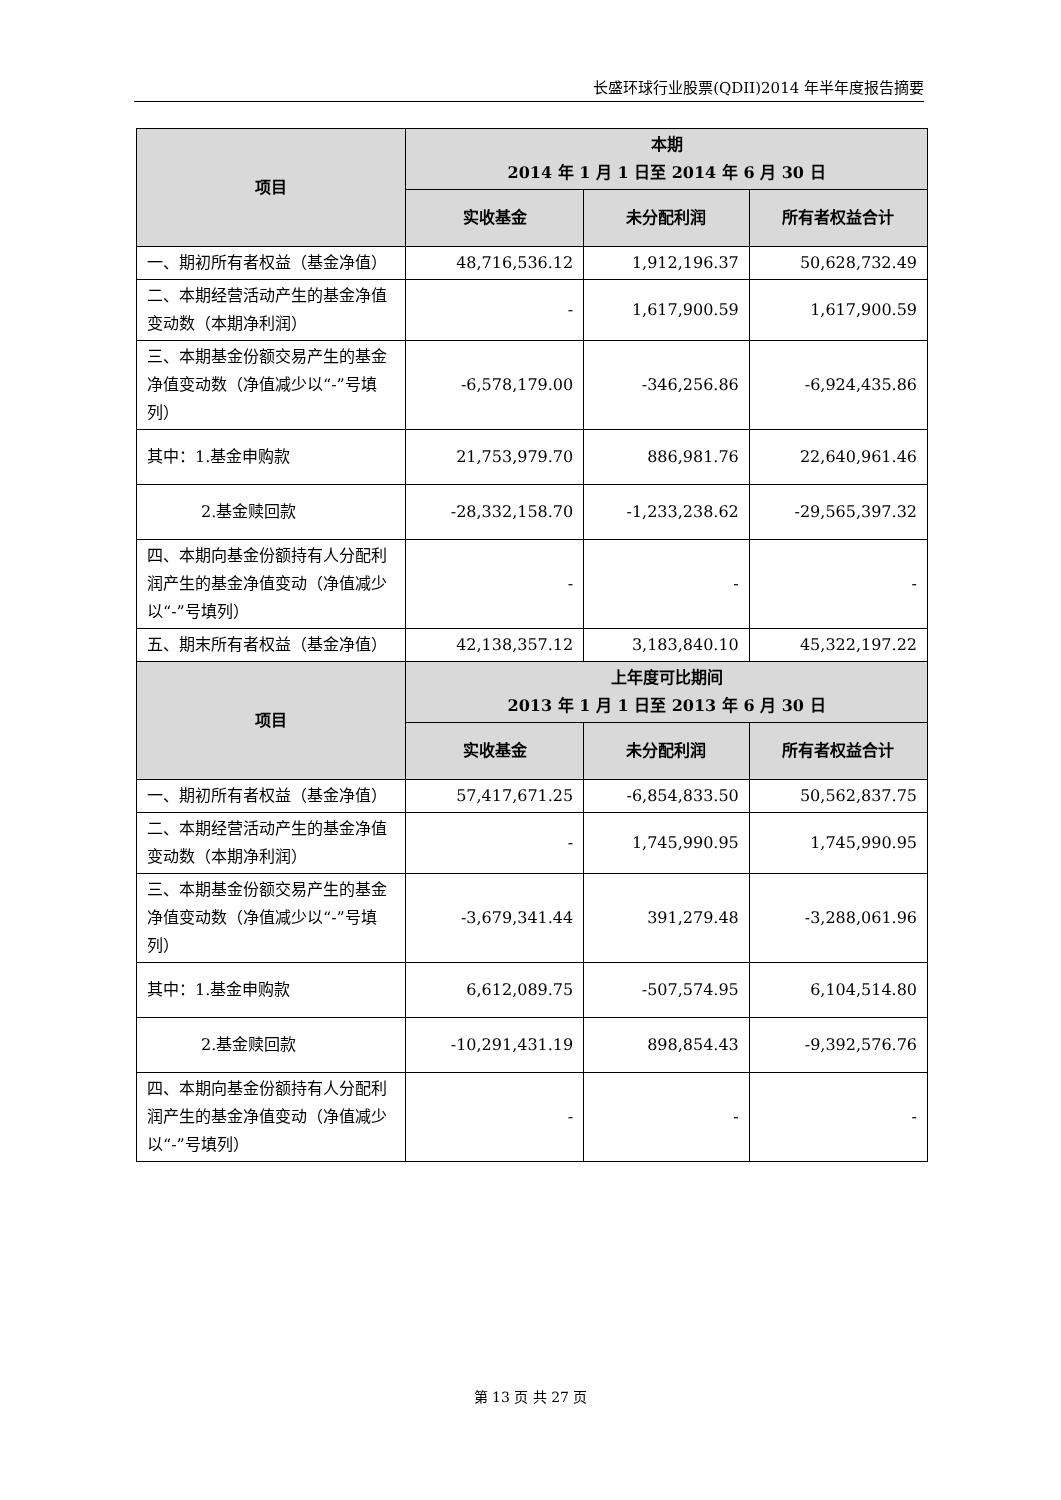长盛环球行业股票(QDII)2014 年半年度报告摘要
| 项目 | 本期 2014 年 1 月 1 日至 2014 年 6 月 30 日 | | |
| --- | --- | --- | --- |
| | 实收基金 | 未分配利润 | 所有者权益合计 |
| 一、期初所有者权益（基金净值） | 48,716,536.12 | 1,912,196.37 | 50,628,732.49 |
| 二、本期经营活动产生的基金净值变动数（本期净利润） | - | 1,617,900.59 | 1,617,900.59 |
| 三、本期基金份额交易产生的基金净值变动数（净值减少以“-”号填列） | -6,578,179.00 | -346,256.86 | -6,924,435.86 |
| 其中：1.基金申购款 | 21,753,979.70 | 886,981.76 | 22,640,961.46 |
| 2.基金赎回款 | -28,332,158.70 | -1,233,238.62 | -29,565,397.32 |
| 四、本期向基金份额持有人分配利润产生的基金净值变动（净值减少以“-”号填列） | - | - | - |
| 五、期末所有者权益（基金净值） | 42,138,357.12 | 3,183,840.10 | 45,322,197.22 |
| 项目 | 上年度可比期间 2013 年 1 月 1 日至 2013 年 6 月 30 日 | | |
| | 实收基金 | 未分配利润 | 所有者权益合计 |
| 一、期初所有者权益（基金净值） | 57,417,671.25 | -6,854,833.50 | 50,562,837.75 |
| 二、本期经营活动产生的基金净值变动数（本期净利润） | - | 1,745,990.95 | 1,745,990.95 |
| 三、本期基金份额交易产生的基金净值变动数（净值减少以“-”号填列） | -3,679,341.44 | 391,279.48 | -3,288,061.96 |
| 其中：1.基金申购款 | 6,612,089.75 | -507,574.95 | 6,104,514.80 |
| 2.基金赎回款 | -10,291,431.19 | 898,854.43 | -9,392,576.76 |
| 四、本期向基金份额持有人分配利润产生的基金净值变动（净值减少以“-”号填列） | - | - | - |
第 13 页 共 27 页